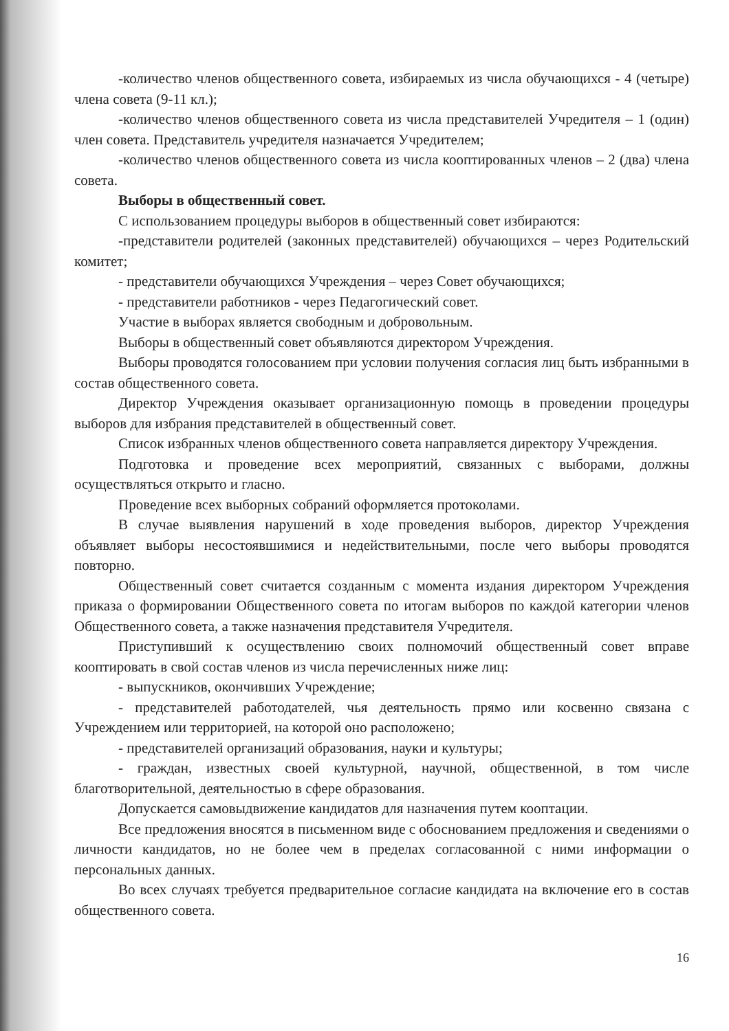-количество членов общественного совета, избираемых из числа обучающихся - 4 (четыре) члена совета (9-11 кл.);
-количество членов общественного совета из числа представителей Учредителя – 1 (один) член совета. Представитель учредителя назначается Учредителем;
-количество членов общественного совета из числа кооптированных членов – 2 (два) члена совета.
Выборы в общественный совет.
С использованием процедуры выборов в общественный совет избираются:
-представители родителей (законных представителей) обучающихся – через Родительский комитет;
- представители обучающихся Учреждения – через Совет обучающихся;
- представители работников - через Педагогический совет.
Участие в выборах является свободным и добровольным.
Выборы в общественный совет объявляются директором Учреждения.
Выборы проводятся голосованием при условии получения согласия лиц быть избранными в состав общественного совета.
Директор Учреждения оказывает организационную помощь в проведении процедуры выборов для избрания представителей в общественный совет.
Список избранных членов общественного совета направляется директору Учреждения.
Подготовка и проведение всех мероприятий, связанных с выборами, должны осуществляться открыто и гласно.
Проведение всех выборных собраний оформляется протоколами.
В случае выявления нарушений в ходе проведения выборов, директор Учреждения объявляет выборы несостоявшимися и недействительными, после чего выборы проводятся повторно.
Общественный совет считается созданным с момента издания директором Учреждения приказа о формировании Общественного совета по итогам выборов по каждой категории членов Общественного совета, а также назначения представителя Учредителя.
Приступивший к осуществлению своих полномочий общественный совет вправе кооптировать в свой состав членов из числа перечисленных ниже лиц:
- выпускников, окончивших Учреждение;
- представителей работодателей, чья деятельность прямо или косвенно связана с Учреждением или территорией, на которой оно расположено;
- представителей организаций образования, науки и культуры;
- граждан, известных своей культурной, научной, общественной, в том числе благотворительной, деятельностью в сфере образования.
Допускается самовыдвижение кандидатов для назначения путем кооптации.
Все предложения вносятся в письменном виде с обоснованием предложения и сведениями о личности кандидатов, но не более чем в пределах согласованной с ними информации о персональных данных.
Во всех случаях требуется предварительное согласие кандидата на включение его в состав общественного совета.
16